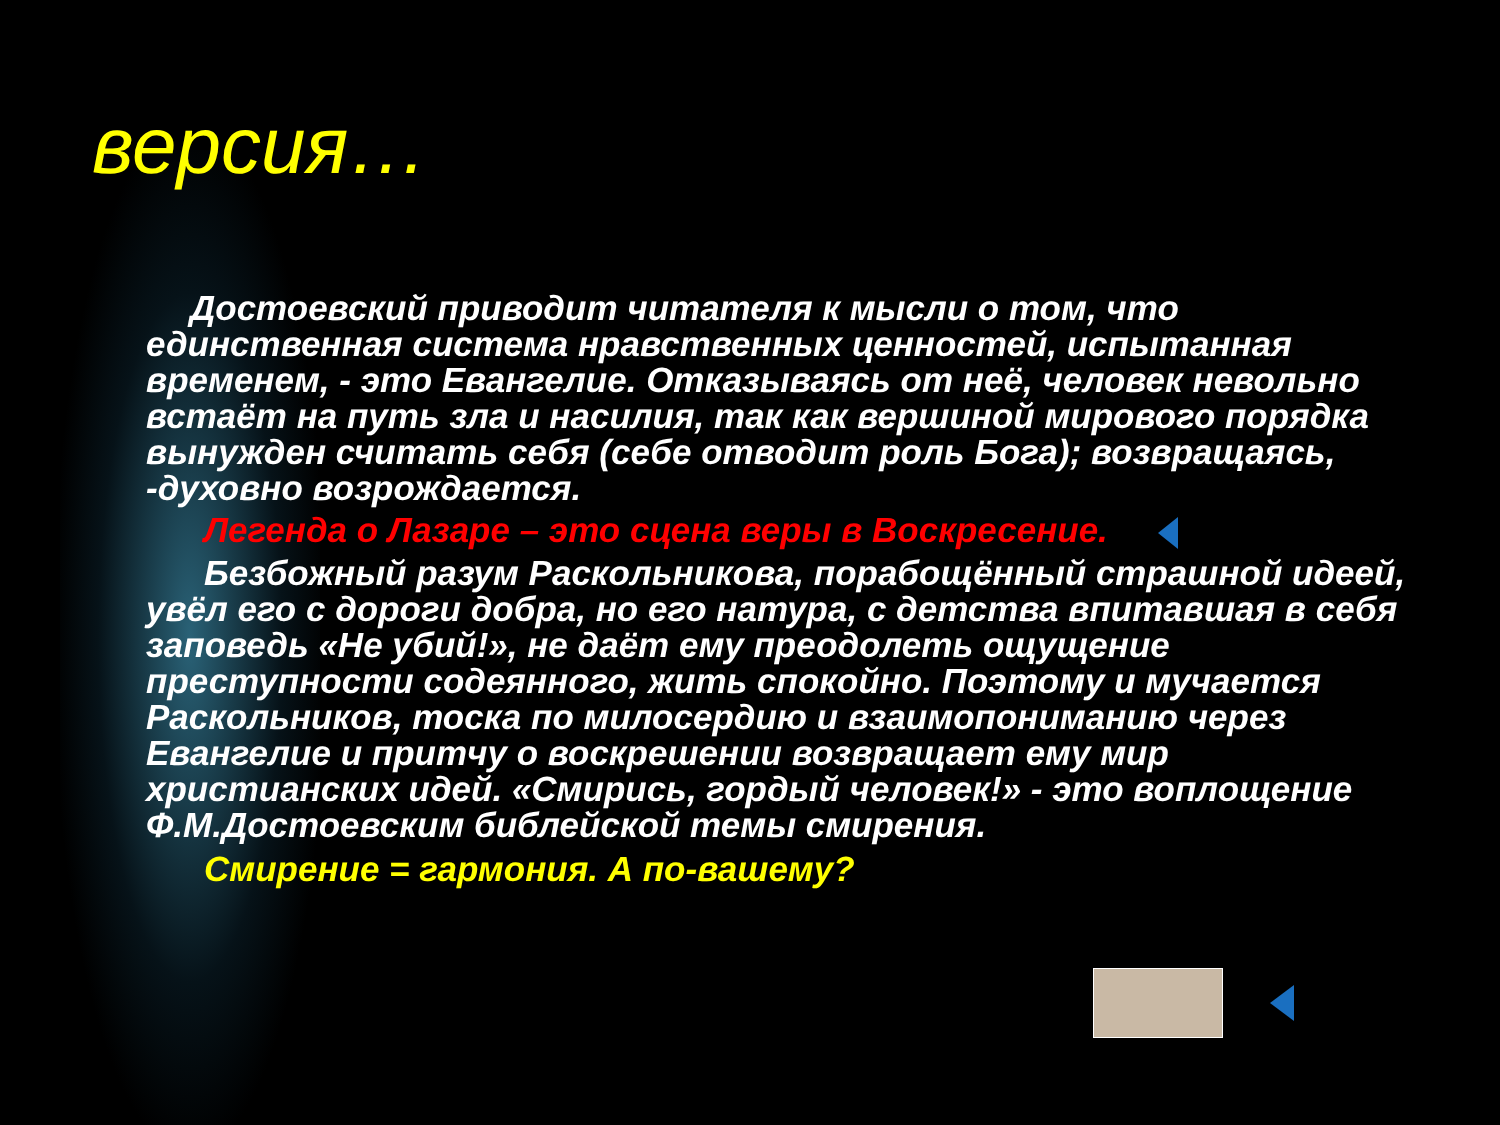версия…
Достоевский приводит читателя к мысли о том, что
единственная система нравственных ценностей, испытанная временем, - это Евангелие. Отказываясь от неё, человек невольно встаёт на путь зла и насилия, так как вершиной мирового порядка вынужден считать себя (себе отводит роль Бога); возвращаясь, -духовно возрождается.
Легенда о Лазаре – это сцена веры в Воскресение.
Безбожный разум Раскольникова, порабощённый страшной идеей, увёл его с дороги добра, но его натура, с детства впитавшая в себя заповедь «Не убий!», не даёт ему преодолеть ощущение преступности содеянного, жить спокойно. Поэтому и мучается Раскольников, тоска по милосердию и взаимопониманию через Евангелие и притчу о воскрешении возвращает ему мир христианских идей. «Смирись, гордый человек!» - это воплощение Ф.М.Достоевским библейской темы смирения.
Смирение = гармония. А по-вашему?